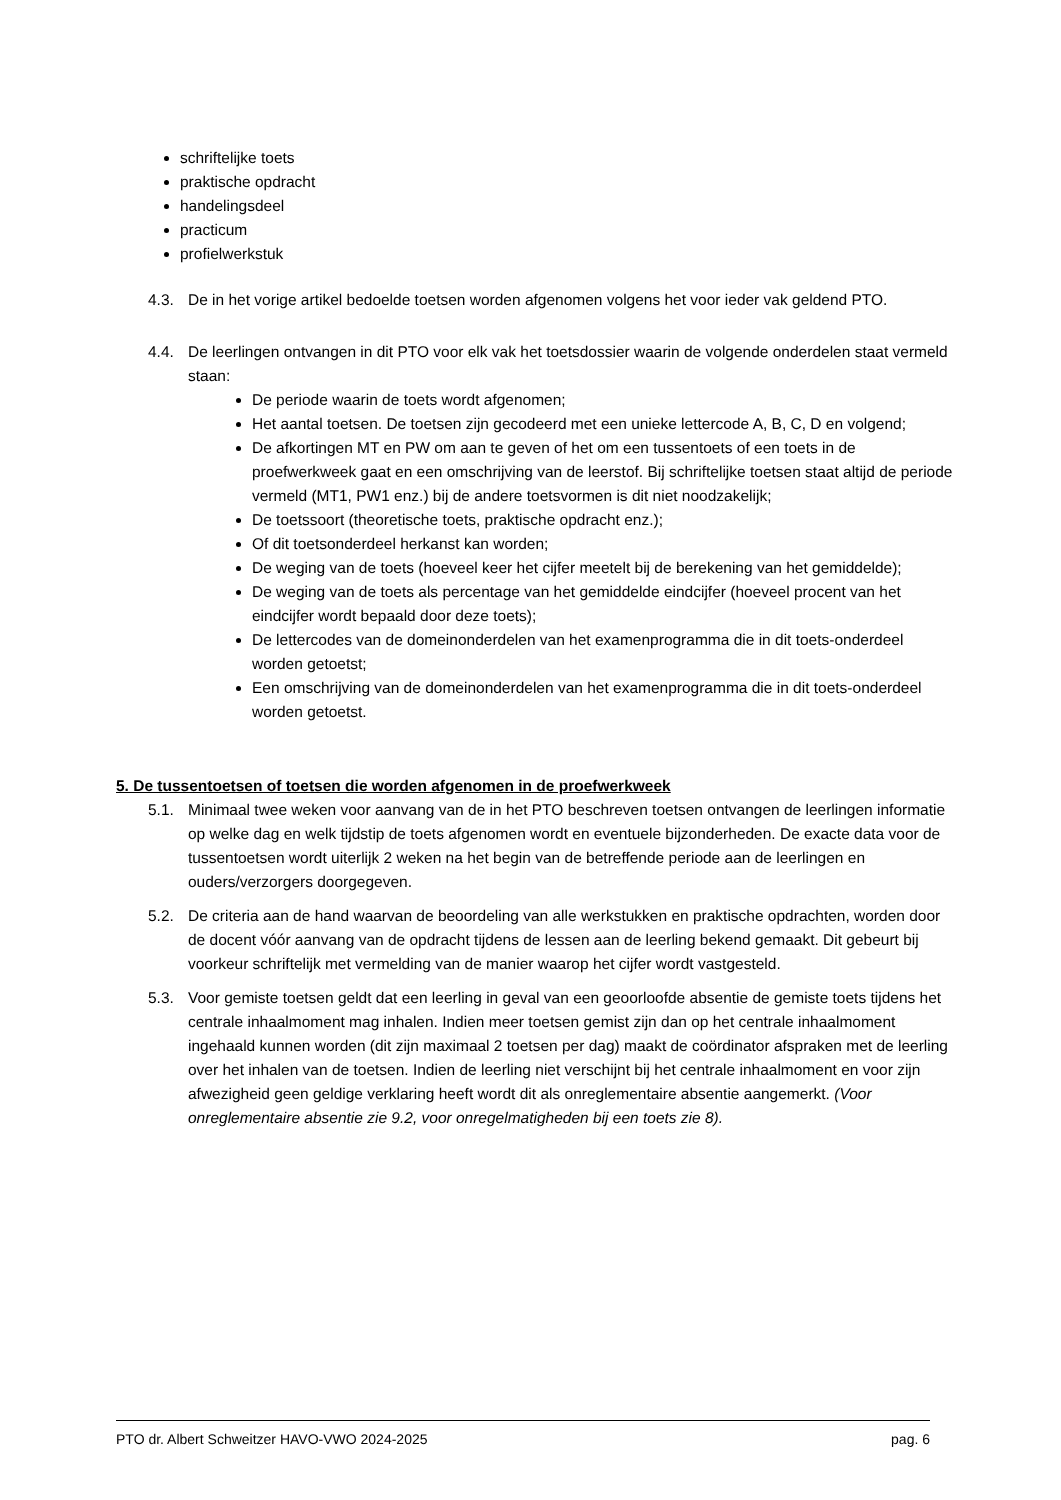schriftelijke toets
praktische opdracht
handelingsdeel
practicum
profielwerkstuk
4.3. De in het vorige artikel bedoelde toetsen worden afgenomen volgens het voor ieder vak geldend PTO.
4.4. De leerlingen ontvangen in dit PTO voor elk vak het toetsdossier waarin de volgende onderdelen staat vermeld staan:
De periode waarin de toets wordt afgenomen;
Het aantal toetsen. De toetsen zijn gecodeerd met een unieke lettercode A, B, C, D en volgend;
De afkortingen MT en PW om aan te geven of het om een tussentoets of een toets in de proefwerkweek gaat en een omschrijving van de leerstof. Bij schriftelijke toetsen staat altijd de periode vermeld (MT1, PW1 enz.) bij de andere toetsvormen is dit niet noodzakelijk;
De toetssoort (theoretische toets, praktische opdracht enz.);
Of dit toetsonderdeel herkanst kan worden;
De weging van de toets (hoeveel keer het cijfer meetelt bij de berekening van het gemiddelde);
De weging van de toets als percentage van het gemiddelde eindcijfer (hoeveel procent van het eindcijfer wordt bepaald door deze toets);
De lettercodes van de domeinonderdelen van het examenprogramma die in dit toets-onderdeel worden getoetst;
Een omschrijving van de domeinonderdelen van het examenprogramma die in dit toets-onderdeel worden getoetst.
5. De tussentoetsen of toetsen die worden afgenomen in de proefwerkweek
5.1. Minimaal twee weken voor aanvang van de in het PTO beschreven toetsen ontvangen de leerlingen informatie op welke dag en welk tijdstip de toets afgenomen wordt en eventuele bijzonderheden. De exacte data voor de tussentoetsen wordt uiterlijk 2 weken na het begin van de betreffende periode aan de leerlingen en ouders/verzorgers doorgegeven.
5.2. De criteria aan de hand waarvan de beoordeling van alle werkstukken en praktische opdrachten, worden door de docent vóór aanvang van de opdracht tijdens de lessen aan de leerling bekend gemaakt. Dit gebeurt bij voorkeur schriftelijk met vermelding van de manier waarop het cijfer wordt vastgesteld.
5.3. Voor gemiste toetsen geldt dat een leerling in geval van een geoorloofde absentie de gemiste toets tijdens het centrale inhaalmoment mag inhalen. Indien meer toetsen gemist zijn dan op het centrale inhaalmoment ingehaald kunnen worden (dit zijn maximaal 2 toetsen per dag) maakt de coördinator afspraken met de leerling over het inhalen van de toetsen. Indien de leerling niet verschijnt bij het centrale inhaalmoment en voor zijn afwezigheid geen geldige verklaring heeft wordt dit als onreglementaire absentie aangemerkt. (Voor onreglementaire absentie zie 9.2, voor onregelmatigheden bij een toets zie 8).
PTO dr. Albert Schweitzer HAVO-VWO 2024-2025 pag. 6